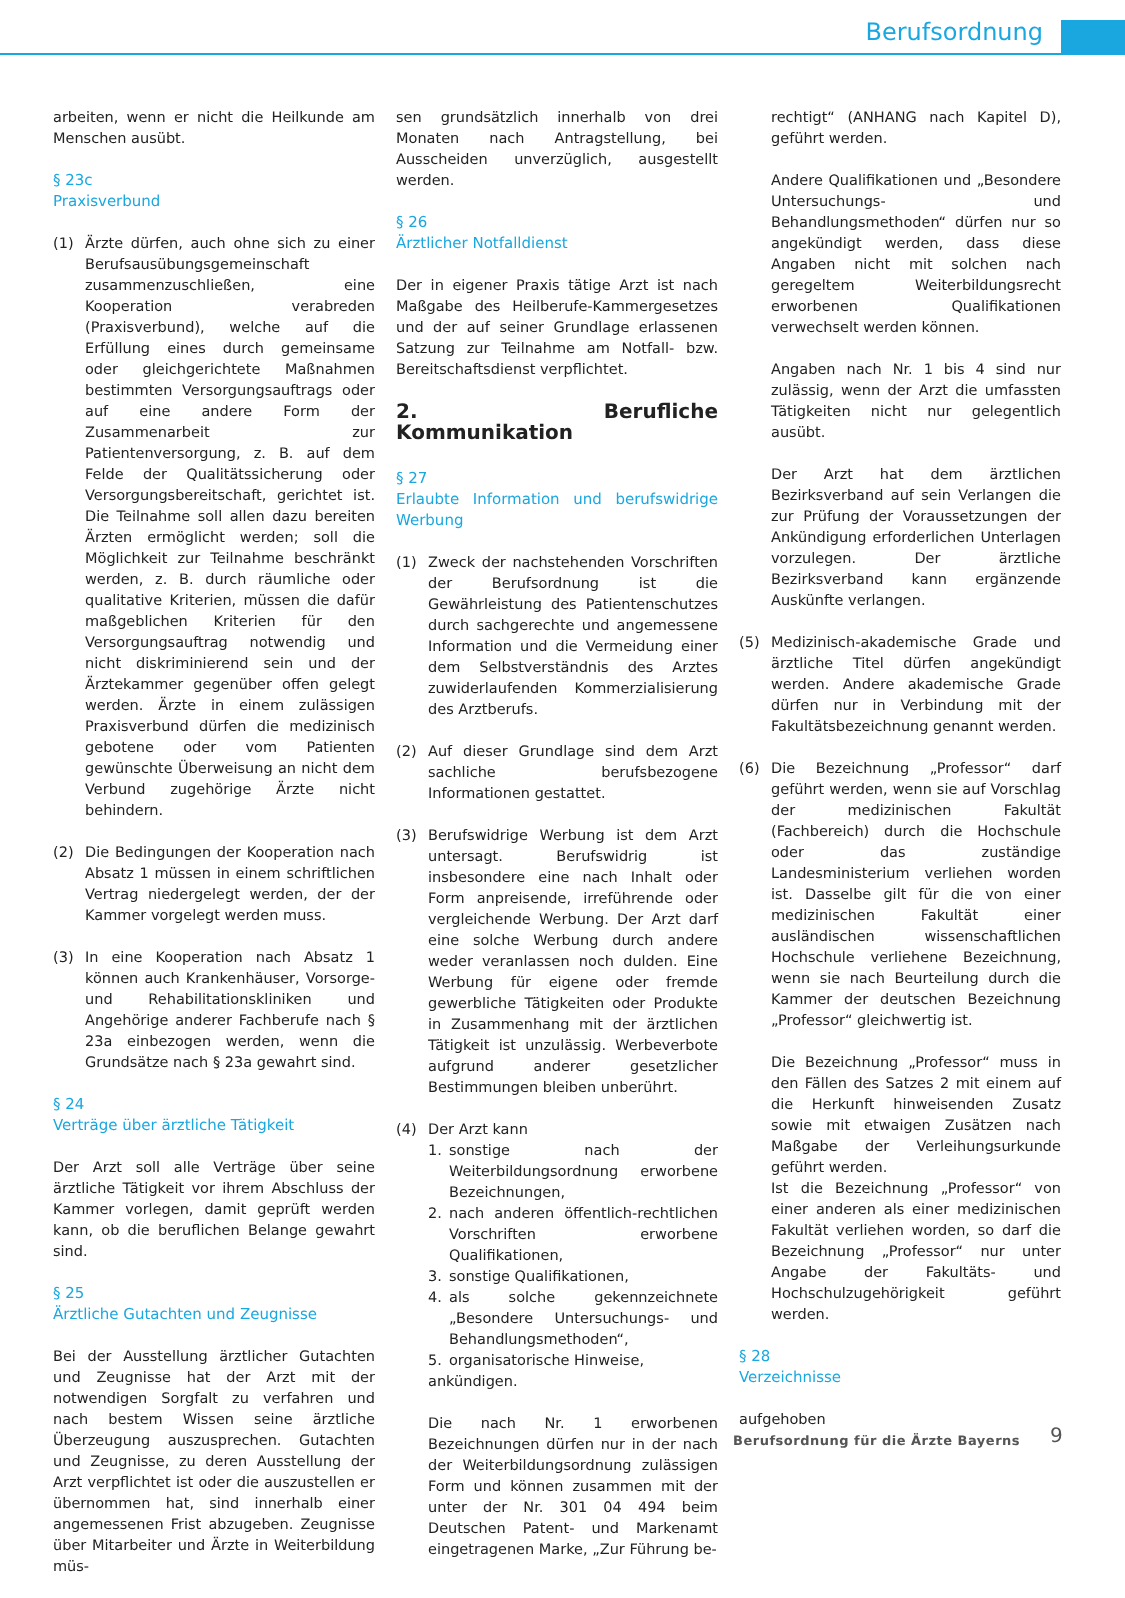Berufsordnung
arbeiten, wenn er nicht die Heilkunde am Menschen ausübt.
§ 23c
Praxisverbund
(1) Ärzte dürfen, auch ohne sich zu einer Berufsausübungsgemeinschaft zusammenzuschließen, eine Kooperation verabreden (Praxisverbund), welche auf die Erfüllung eines durch gemeinsame oder gleichgerichtete Maßnahmen bestimmten Versorgungsauftrags oder auf eine andere Form der Zusammenarbeit zur Patientenversorgung, z. B. auf dem Felde der Qualitätssicherung oder Versorgungsbereitschaft, gerichtet ist. Die Teilnahme soll allen dazu bereiten Ärzten ermöglicht werden; soll die Möglichkeit zur Teilnahme beschränkt werden, z. B. durch räumliche oder qualitative Kriterien, müssen die dafür maßgeblichen Kriterien für den Versorgungsauftrag notwendig und nicht diskriminierend sein und der Ärztekammer gegenüber offen gelegt werden. Ärzte in einem zulässigen Praxisverbund dürfen die medizinisch gebotene oder vom Patienten gewünschte Überweisung an nicht dem Verbund zugehörige Ärzte nicht behindern.
(2) Die Bedingungen der Kooperation nach Absatz 1 müssen in einem schriftlichen Vertrag niedergelegt werden, der der Kammer vorgelegt werden muss.
(3) In eine Kooperation nach Absatz 1 können auch Krankenhäuser, Vorsorge- und Rehabilitationskliniken und Angehörige anderer Fachberufe nach § 23a einbezogen werden, wenn die Grundsätze nach § 23a gewahrt sind.
§ 24
Verträge über ärztliche Tätigkeit
Der Arzt soll alle Verträge über seine ärztliche Tätigkeit vor ihrem Abschluss der Kammer vorlegen, damit geprüft werden kann, ob die beruflichen Belange gewahrt sind.
§ 25
Ärztliche Gutachten und Zeugnisse
Bei der Ausstellung ärztlicher Gutachten und Zeugnisse hat der Arzt mit der notwendigen Sorgfalt zu verfahren und nach bestem Wissen seine ärztliche Überzeugung auszusprechen. Gutachten und Zeugnisse, zu deren Ausstellung der Arzt verpflichtet ist oder die auszustellen er übernommen hat, sind innerhalb einer angemessenen Frist abzugeben. Zeugnisse über Mitarbeiter und Ärzte in Weiterbildung müs-
sen grundsätzlich innerhalb von drei Monaten nach Antragstellung, bei Ausscheiden unverzüglich, ausgestellt werden.
§ 26
Ärztlicher Notfalldienst
Der in eigener Praxis tätige Arzt ist nach Maßgabe des Heilberufe-Kammergesetzes und der auf seiner Grundlage erlassenen Satzung zur Teilnahme am Notfall- bzw. Bereitschaftsdienst verpflichtet.
2. Berufliche Kommunikation
§ 27
Erlaubte Information und berufswidrige Werbung
(1) Zweck der nachstehenden Vorschriften der Berufsordnung ist die Gewährleistung des Patientenschutzes durch sachgerechte und angemessene Information und die Vermeidung einer dem Selbstverständnis des Arztes zuwiderlaufenden Kommerzialisierung des Arztberufs.
(2) Auf dieser Grundlage sind dem Arzt sachliche berufsbezogene Informationen gestattet.
(3) Berufswidrige Werbung ist dem Arzt untersagt. Berufswidrig ist insbesondere eine nach Inhalt oder Form anpreisende, irreführende oder vergleichende Werbung. Der Arzt darf eine solche Werbung durch andere weder veranlassen noch dulden. Eine Werbung für eigene oder fremde gewerbliche Tätigkeiten oder Produkte in Zusammenhang mit der ärztlichen Tätigkeit ist unzulässig. Werbeverbote aufgrund anderer gesetzlicher Bestimmungen bleiben unberührt.
(4) Der Arzt kann
1. sonstige nach der Weiterbildungsordnung erworbene Bezeichnungen,
2. nach anderen öffentlich-rechtlichen Vorschriften erworbene Qualifikationen,
3. sonstige Qualifikationen,
4. als solche gekennzeichnete „Besondere Untersuchungs- und Behandlungsmethoden“,
5. organisatorische Hinweise,
ankündigen.
Die nach Nr. 1 erworbenen Bezeichnungen dürfen nur in der nach der Weiterbildungsordnung zulässigen Form und können zusammen mit der unter der Nr. 301 04 494 beim Deutschen Patent- und Markenamt eingetragenen Marke, „Zur Führung be-
rechtigt“ (ANHANG nach Kapitel D), geführt werden.
Andere Qualifikationen und „Besondere Untersuchungs- und Behandlungsmethoden“ dürfen nur so angekündigt werden, dass diese Angaben nicht mit solchen nach geregeltem Weiterbildungsrecht erworbenen Qualifikationen verwechselt werden können.
Angaben nach Nr. 1 bis 4 sind nur zulässig, wenn der Arzt die umfassten Tätigkeiten nicht nur gelegentlich ausübt.
Der Arzt hat dem ärztlichen Bezirksverband auf sein Verlangen die zur Prüfung der Voraussetzungen der Ankündigung erforderlichen Unterlagen vorzulegen. Der ärztliche Bezirksverband kann ergänzende Auskünfte verlangen.
(5) Medizinisch-akademische Grade und ärztliche Titel dürfen angekündigt werden. Andere akademische Grade dürfen nur in Verbindung mit der Fakultätsbezeichnung genannt werden.
(6) Die Bezeichnung „Professor“ darf geführt werden, wenn sie auf Vorschlag der medizinischen Fakultät (Fachbereich) durch die Hochschule oder das zuständige Landesministerium verliehen worden ist. Dasselbe gilt für die von einer medizinischen Fakultät einer ausländischen wissenschaftlichen Hochschule verliehene Bezeichnung, wenn sie nach Beurteilung durch die Kammer der deutschen Bezeichnung „Professor“ gleichwertig ist.
Die Bezeichnung „Professor“ muss in den Fällen des Satzes 2 mit einem auf die Herkunft hinweisenden Zusatz sowie mit etwaigen Zusätzen nach Maßgabe der Verleihungsurkunde geführt werden.
Ist die Bezeichnung „Professor“ von einer anderen als einer medizinischen Fakultät verliehen worden, so darf die Bezeichnung „Professor“ nur unter Angabe der Fakultäts- und Hochschulzugehörigkeit geführt werden.
§ 28
Verzeichnisse
aufgehoben
Berufsordnung für die Ärzte Bayerns
9